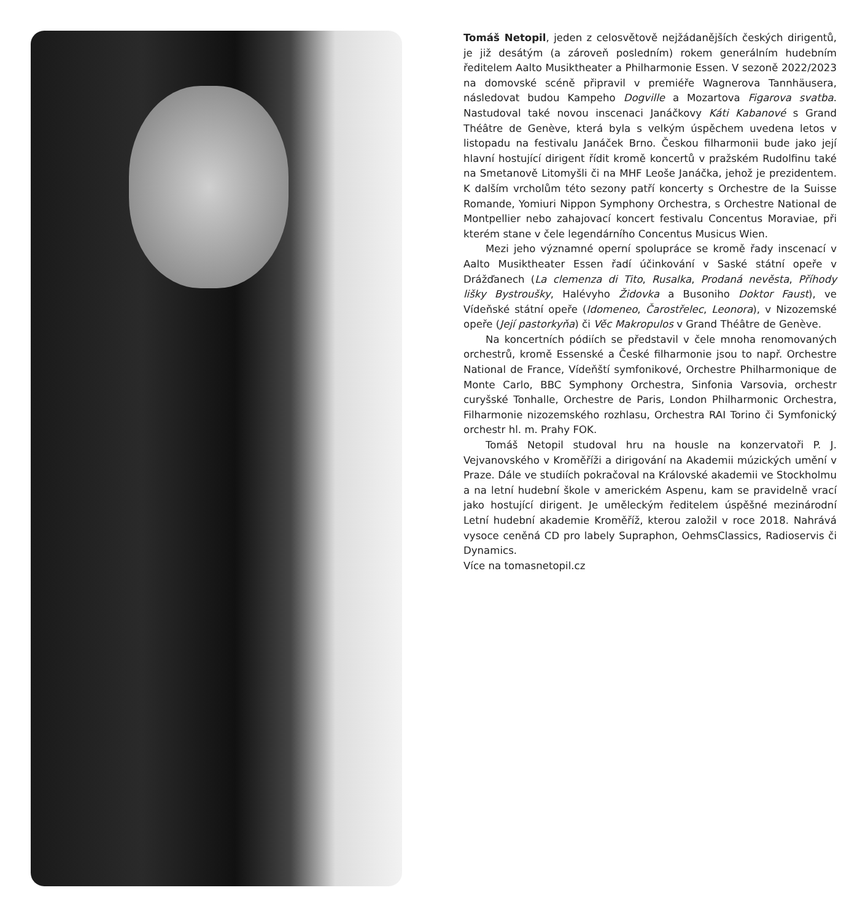Tomáš Netopil, jeden z celosvětově nejžádanějších českých dirigentů, je již desátým (a zároveň posledním) rokem generálním hudebním ředitelem Aalto Musiktheater a Philharmonie Essen. V sezoně 2022/2023 na domovské scéně připravil v premiéře Wagnerova Tannhäusera, následovat budou Kampeho Dogville a Mozartova Figarova svatba. Nastudoval také novou inscenaci Janáčkovy Káti Kabanové s Grand Théâtre de Genève, která byla s velkým úspěchem uvedena letos v listopadu na festivalu Janáček Brno. Českou filharmonii bude jako její hlavní hostující dirigent řídit kromě koncertů v pražském Rudolfinu také na Smetanově Litomyšli či na MHF Leoše Janáčka, jehož je prezidentem. K dalším vrcholům této sezony patří koncerty s Orchestre de la Suisse Romande, Yomiuri Nippon Symphony Orchestra, s Orchestre National de Montpellier nebo zahajovací koncert festivalu Concentus Moraviae, při kterém stane v čele legendárního Concentus Musicus Wien.
Mezi jeho významné operní spolupráce se kromě řady inscenací v Aalto Musiktheater Essen řadí účinkování v Saské státní opeře v Drážďanech (La clemenza di Tito, Rusalka, Prodaná nevěsta, Příhody lišky Bystroušky, Halévyho Židovka a Busoniho Doktor Faust), ve Vídeňské státní opeře (Idomeneo, Čarostřelec, Leonora), v Nizozemské opeře (Její pastorkyňa) či Věc Makropulos v Grand Théâtre de Genève.
Na koncertních pódiích se představil v čele mnoha renomovaných orchestrů, kromě Essenské a České filharmonie jsou to např. Orchestre National de France, Vídeňští symfonikové, Orchestre Philharmonique de Monte Carlo, BBC Symphony Orchestra, Sinfonia Varsovia, orchestr curyšské Tonhalle, Orchestre de Paris, London Philharmonic Orchestra, Filharmonie nizozemského rozhlasu, Orchestra RAI Torino či Symfonický orchestr hl. m. Prahy FOK.
Tomáš Netopil studoval hru na housle na konzervatoři P. J. Vejvanovského v Kroměříži a dirigování na Akademii múzických umění v Praze. Dále ve studiích pokračoval na Královské akademii ve Stockholmu a na letní hudební škole v americkém Aspenu, kam se pravidelně vrací jako hostující dirigent. Je uměleckým ředitelem úspěšné mezinárodní Letní hudební akademie Kroměříž, kterou založil v roce 2018. Nahrává vysoce ceněná CD pro labely Supraphon, OehmsClassics, Radioservis či Dynamics.
Více na tomasnetopil.cz